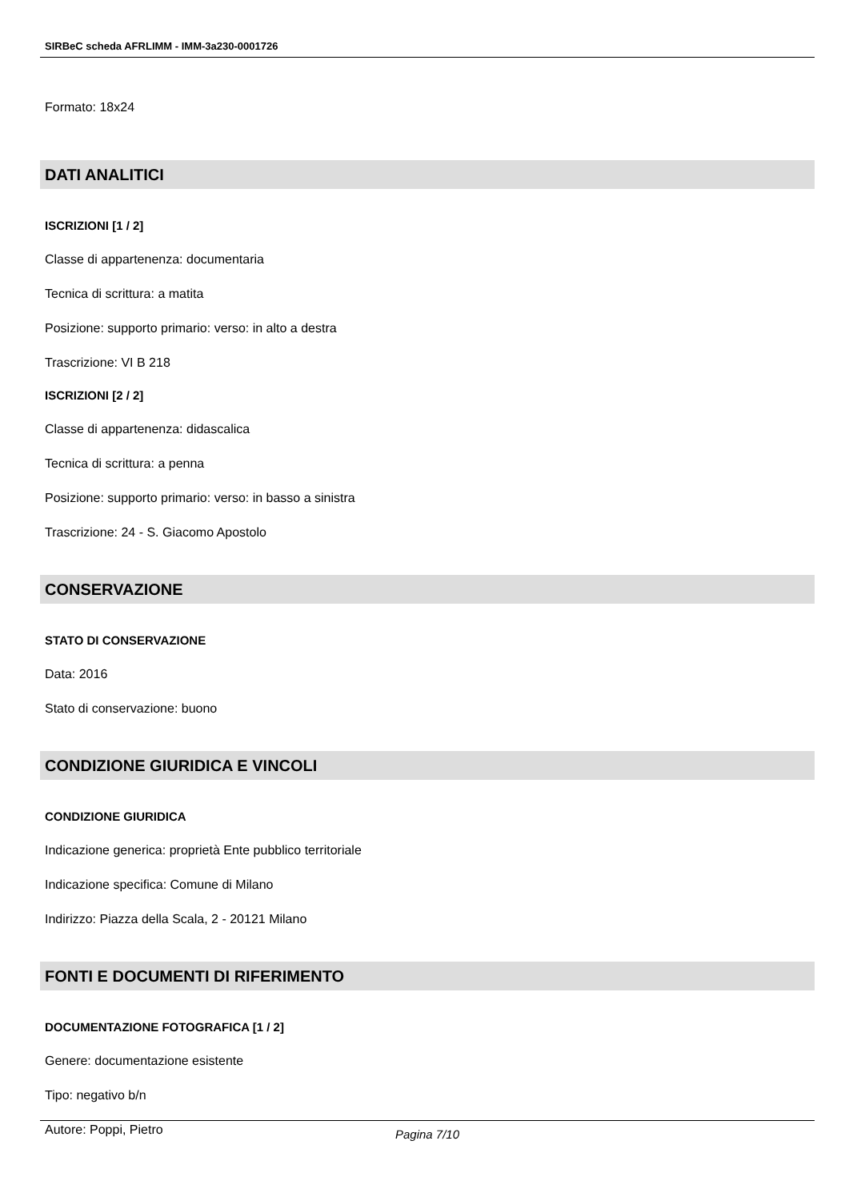SIRBeC scheda AFRLIMM - IMM-3a230-0001726
Formato: 18x24
DATI ANALITICI
ISCRIZIONI [1 / 2]
Classe di appartenenza: documentaria
Tecnica di scrittura: a matita
Posizione: supporto primario: verso: in alto a destra
Trascrizione: VI B 218
ISCRIZIONI [2 / 2]
Classe di appartenenza: didascalica
Tecnica di scrittura: a penna
Posizione: supporto primario: verso: in basso a sinistra
Trascrizione: 24 - S. Giacomo Apostolo
CONSERVAZIONE
STATO DI CONSERVAZIONE
Data: 2016
Stato di conservazione: buono
CONDIZIONE GIURIDICA E VINCOLI
CONDIZIONE GIURIDICA
Indicazione generica: proprietà Ente pubblico territoriale
Indicazione specifica: Comune di Milano
Indirizzo: Piazza della Scala, 2 - 20121 Milano
FONTI E DOCUMENTI DI RIFERIMENTO
DOCUMENTAZIONE FOTOGRAFICA [1 / 2]
Genere: documentazione esistente
Tipo: negativo b/n
Autore: Poppi, Pietro
Pagina 7/10